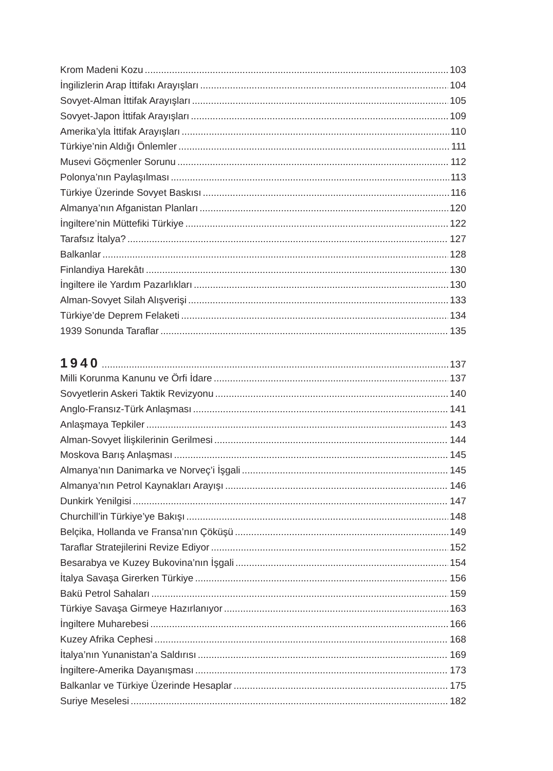Krom Madeni Kozu 103
İngilizlerin Arap İttifakı Arayışları 104
Sovyet-Alman İttifak Arayışları 105
Sovyet-Japon İttifak Arayışları 109
Amerika’yla İttifak Arayışları 110
Türkiye’nin Aldığı Önlemler 111
Musevi Göçmenler Sorunu 112
Polonya’nın Paylaşılması 113
Türkiye Üzerinde Sovyet Baskısı 116
Almanya’nın Afganistan Planları 120
İngiltere’nin Müttefiki Türkiye 122
Tarafsız İtalya? 127
Balkanlar 128
Finlandiya Harekâtı 130
İngiltere ile Yardım Pazarlıkları 130
Alman-Sovyet Silah Alışverişi 133
Türkiye’de Deprem Felaketi 134
1939 Sonunda Taraflar 135
1940 137
Milli Korunma Kanunu ve Örfi İdare 137
Sovyetlerin Askeri Taktik Revizyonu 140
Anglo-Fransız-Türk Anlaşması 141
Anlaşmaya Tepkiler 143
Alman-Sovyet İlişkilerinin Gerilmesi 144
Moskova Barış Anlaşması 145
Almanya’nın Danimarka ve Norveç’i İşgali 145
Almanya’nın Petrol Kaynakları Arayışı 146
Dunkirk Yenilgisi 147
Churchill’in Türkiye’ye Bakışı 148
Belçika, Hollanda ve Fransa’nın Çöküşü 149
Taraflar Stratejilerini Revize Ediyor 152
Besarabya ve Kuzey Bukovina’nın İşgali 154
İtalya Savaşa Girerken Türkiye 156
Bakü Petrol Sahaları 159
Türkiye Savaşa Girmeye Hazırlanıyor 163
İngiltere Muharebesi 166
Kuzey Afrika Cephesi 168
İtalya’nın Yunanistan’a Saldırısı 169
İngiltere-Amerika Dayanışması 173
Balkanlar ve Türkiye Üzerinde Hesaplar 175
Suriye Meselesi 182